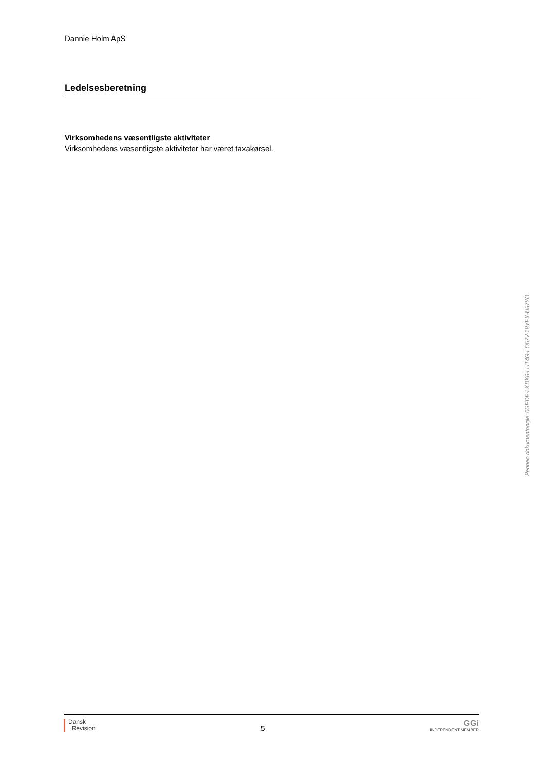Dannie Holm ApS
Ledelsesberetning
Virksomhedens væsentligste aktiviteter
Virksomhedens væsentligste aktiviteter har været taxakørsel.
Dansk
Revision
5
GGi
INDEPENDENT MEMBER
Penneo dokumentnøgle: 0GEDE-LKDK6-LUT4G-LO57V-18YEX-U57YO